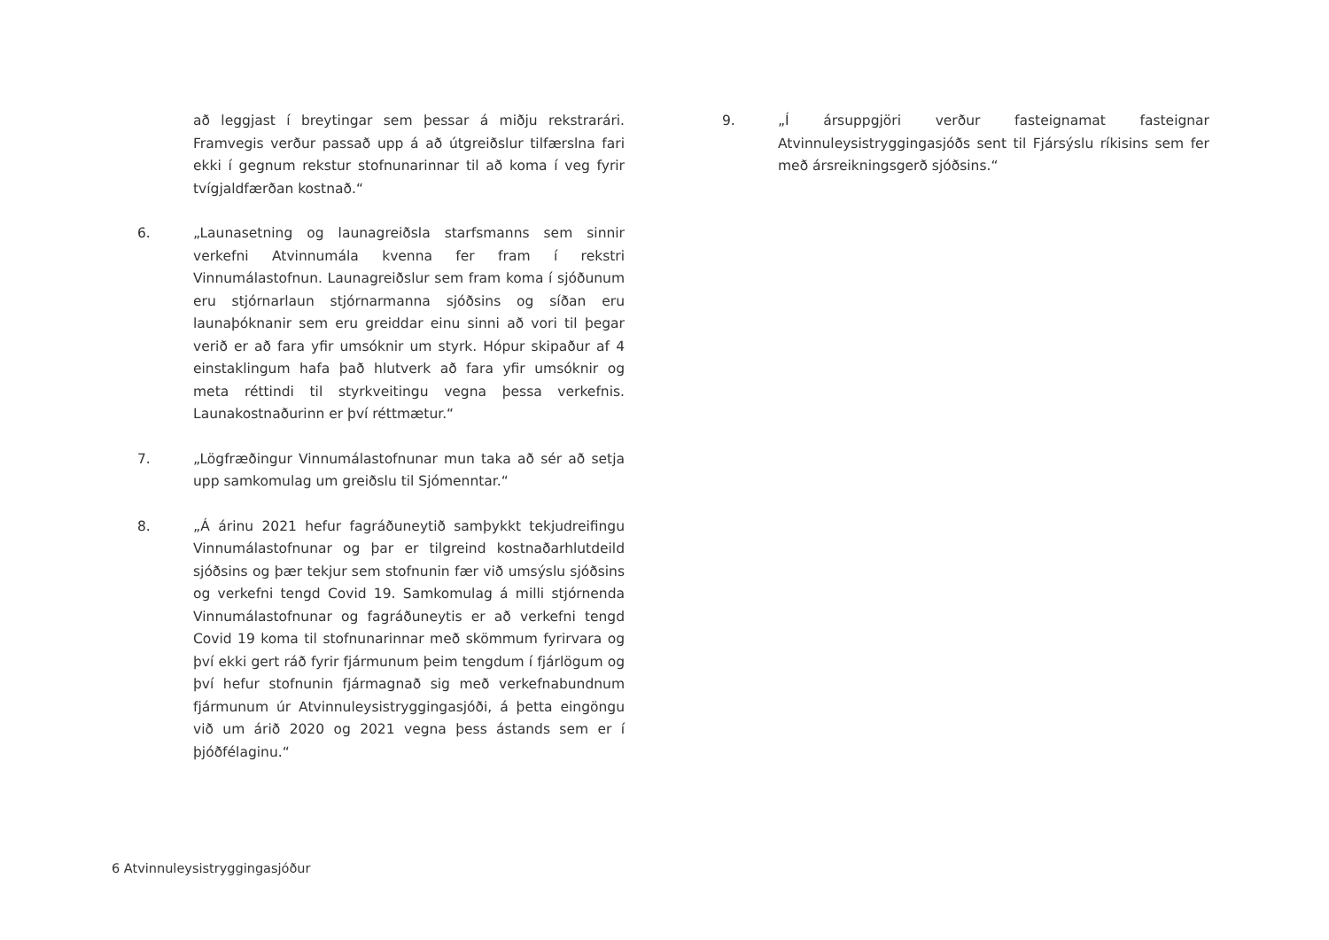að leggjast í breytingar sem þessar á miðju rekstrarári. Framvegis verður passað upp á að útgreiðslur tilfærslna fari ekki í gegnum rekstur stofnunarinnar til að koma í veg fyrir tvígjaldfærðan kostnað.“
6. „Launasetning og launagreiðsla starfsmanns sem sinnir verkefni Atvinnumála kvenna fer fram í rekstri Vinnumálastofnun. Launagreiðslur sem fram koma í sjóðunum eru stjórnarlaun stjórnarmanna sjóðsins og síðan eru launaþóknanir sem eru greiddar einu sinni að vori til þegar verið er að fara yfir umsóknir um styrk. Hópur skipaður af 4 einstaklingum hafa það hlutverk að fara yfir umsóknir og meta réttindi til styrkveitingu vegna þessa verkefnis. Launakostnaðurinn er því réttmætur.“
7. „Lögfræðingur Vinnumálastofnunar mun taka að sér að setja upp samkomulag um greiðslu til Sjómenntar.“
8. „Á árinu 2021 hefur fagráðuneytið samþykkt tekjudreifingu Vinnumálastofnunar og þar er tilgreind kostnaðarhlutdeild sjóðsins og þær tekjur sem stofnunin fær við umsýslu sjóðsins og verkefni tengd Covid 19. Samkomulag á milli stjórnenda Vinnumálastofnunar og fagráðuneytis er að verkefni tengd Covid 19 koma til stofnunarinnar með skömmum fyrirvara og því ekki gert ráð fyrir fjármunum þeim tengdum í fjárlögum og því hefur stofnunin fjármagnað sig með verkefnabundnum fjármunum úr Atvinnuleysistryggingasjóði, á þetta eingöngu við um árið 2020 og 2021 vegna þess ástands sem er í þjóðfélaginu.“
9. „Í ársuppgjöri verður fasteignamat fasteignar Atvinnuleysistryggingasjóðs sent til Fjársýslu ríkisins sem fer með ársreikningsgerð sjóðsins.“
6 Atvinnuleysistryggingasjóður